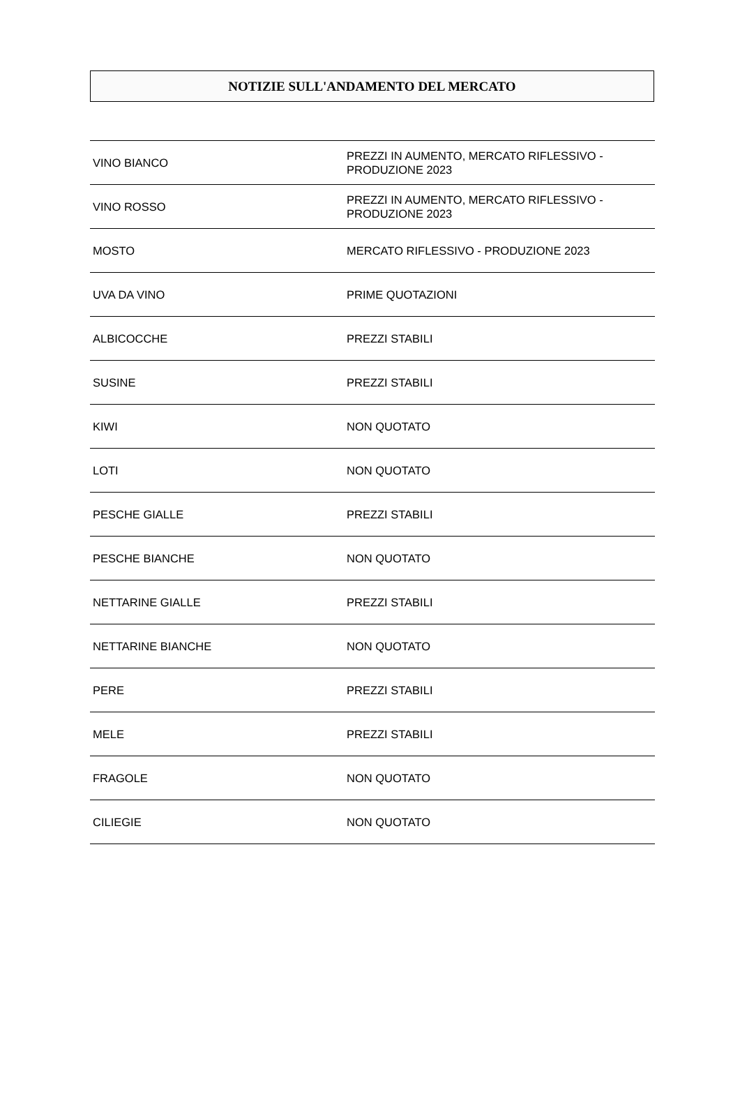NOTIZIE SULL'ANDAMENTO DEL MERCATO
| VINO BIANCO | PREZZI IN AUMENTO, MERCATO RIFLESSIVO - PRODUZIONE 2023 |
| VINO ROSSO | PREZZI IN AUMENTO, MERCATO RIFLESSIVO - PRODUZIONE 2023 |
| MOSTO | MERCATO RIFLESSIVO - PRODUZIONE 2023 |
| UVA DA VINO | PRIME QUOTAZIONI |
| ALBICOCCHE | PREZZI STABILI |
| SUSINE | PREZZI STABILI |
| KIWI | NON QUOTATO |
| LOTI | NON QUOTATO |
| PESCHE GIALLE | PREZZI STABILI |
| PESCHE BIANCHE | NON QUOTATO |
| NETTARINE GIALLE | PREZZI STABILI |
| NETTARINE BIANCHE | NON QUOTATO |
| PERE | PREZZI STABILI |
| MELE | PREZZI STABILI |
| FRAGOLE | NON QUOTATO |
| CILIEGIE | NON QUOTATO |